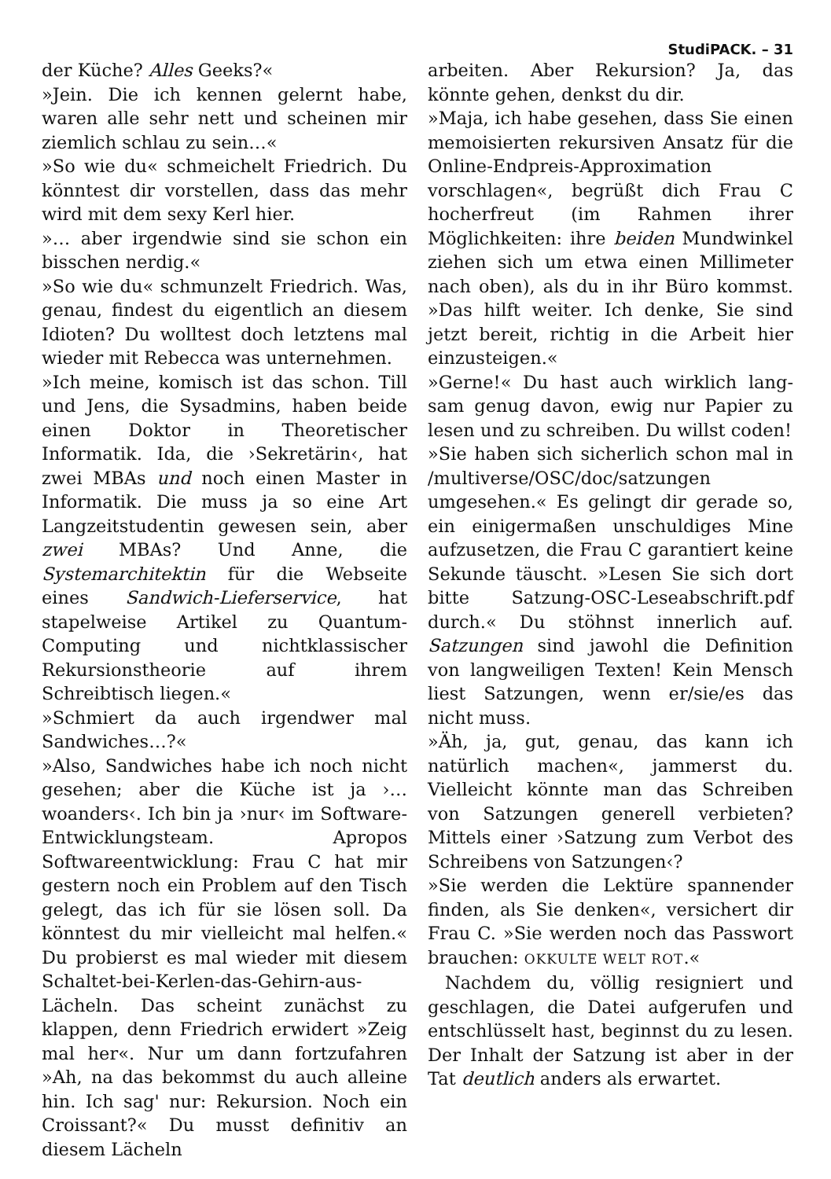StudiPACK. – 31
der Küche? Alles Geeks?«
»Jein. Die ich kennen gelernt habe, waren alle sehr nett und scheinen mir ziemlich schlau zu sein…«
»So wie du« schmeichelt Friedrich. Du könntest dir vorstellen, dass das mehr wird mit dem sexy Kerl hier.
»… aber irgendwie sind sie schon ein bisschen nerdig.«
»So wie du« schmunzelt Friedrich. Was, genau, findest du eigentlich an diesem Idioten? Du wolltest doch letztens mal wieder mit Rebecca was unternehmen.
»Ich meine, komisch ist das schon. Till und Jens, die Sysadmins, haben beide einen Doktor in Theoretischer Informatik. Ida, die ›Sekretärin‹, hat zwei MBAs und noch einen Master in Informatik. Die muss ja so eine Art Langzeitstudentin gewesen sein, aber zwei MBAs? Und Anne, die Systemarchitektin für die Webseite eines Sandwich-Lieferservice, hat stapelweise Artikel zu Quantum-Computing und nichtklassischer Rekursionstheorie auf ihrem Schreibtisch liegen.«
»Schmiert da auch irgendwer mal Sandwiches…?«
»Also, Sandwiches habe ich noch nicht gesehen; aber die Küche ist ja ›… woanders‹. Ich bin ja ›nur‹ im Software-Entwicklungsteam. Apropos Softwareentwicklung: Frau C hat mir gestern noch ein Problem auf den Tisch gelegt, das ich für sie lösen soll. Da könntest du mir vielleicht mal helfen.« Du probierst es mal wieder mit diesem Schaltet-bei-Kerlen-das-Gehirn-aus-Lächeln. Das scheint zunächst zu klappen, denn Friedrich erwidert »Zeig mal her«. Nur um dann fortzufahren »Ah, na das bekommst du auch alleine hin. Ich sag' nur: Rekursion. Noch ein Croissant?« Du musst definitiv an diesem Lächeln
arbeiten. Aber Rekursion? Ja, das könnte gehen, denkst du dir.
»Maja, ich habe gesehen, dass Sie einen memoisierten rekursiven Ansatz für die Online-Endpreis-Approximation vorschlagen«, begrüßt dich Frau C hocherfreut (im Rahmen ihrer Möglichkeiten: ihre beiden Mundwinkel ziehen sich um etwa einen Millimeter nach oben), als du in ihr Büro kommst. »Das hilft weiter. Ich denke, Sie sind jetzt bereit, richtig in die Arbeit hier einzusteigen.«
»Gerne!« Du hast auch wirklich lang­sam genug davon, ewig nur Papier zu lesen und zu schreiben. Du willst coden!
»Sie haben sich sicherlich schon mal in /multiverse/OSC/doc/satzungen umgesehen.« Es gelingt dir gerade so, ein einigermaßen unschuldiges Mine aufzusetzen, die Frau C garantiert keine Sekunde täuscht. »Lesen Sie sich dort bitte Satzung-OSC-Leseabschrift.pdf durch.« Du stöhnst innerlich auf. Satzungen sind jawohl die Definition von langweiligen Texten! Kein Mensch liest Satzungen, wenn er/sie/es das nicht muss.
»Äh, ja, gut, genau, das kann ich natürlich machen«, jammerst du. Vielleicht könnte man das Schreiben von Satzungen generell verbieten? Mittels einer ›Satzung zum Verbot des Schreibens von Satzungen‹?
»Sie werden die Lektüre spannender finden, als Sie denken«, versichert dir Frau C. »Sie werden noch das Passwort brauchen: OKKULTE WELT ROT.«
Nachdem du, völlig resigniert und geschlagen, die Datei aufgerufen und entschlüsselt hast, beginnst du zu lesen. Der Inhalt der Satzung ist aber in der Tat deutlich anders als erwartet.